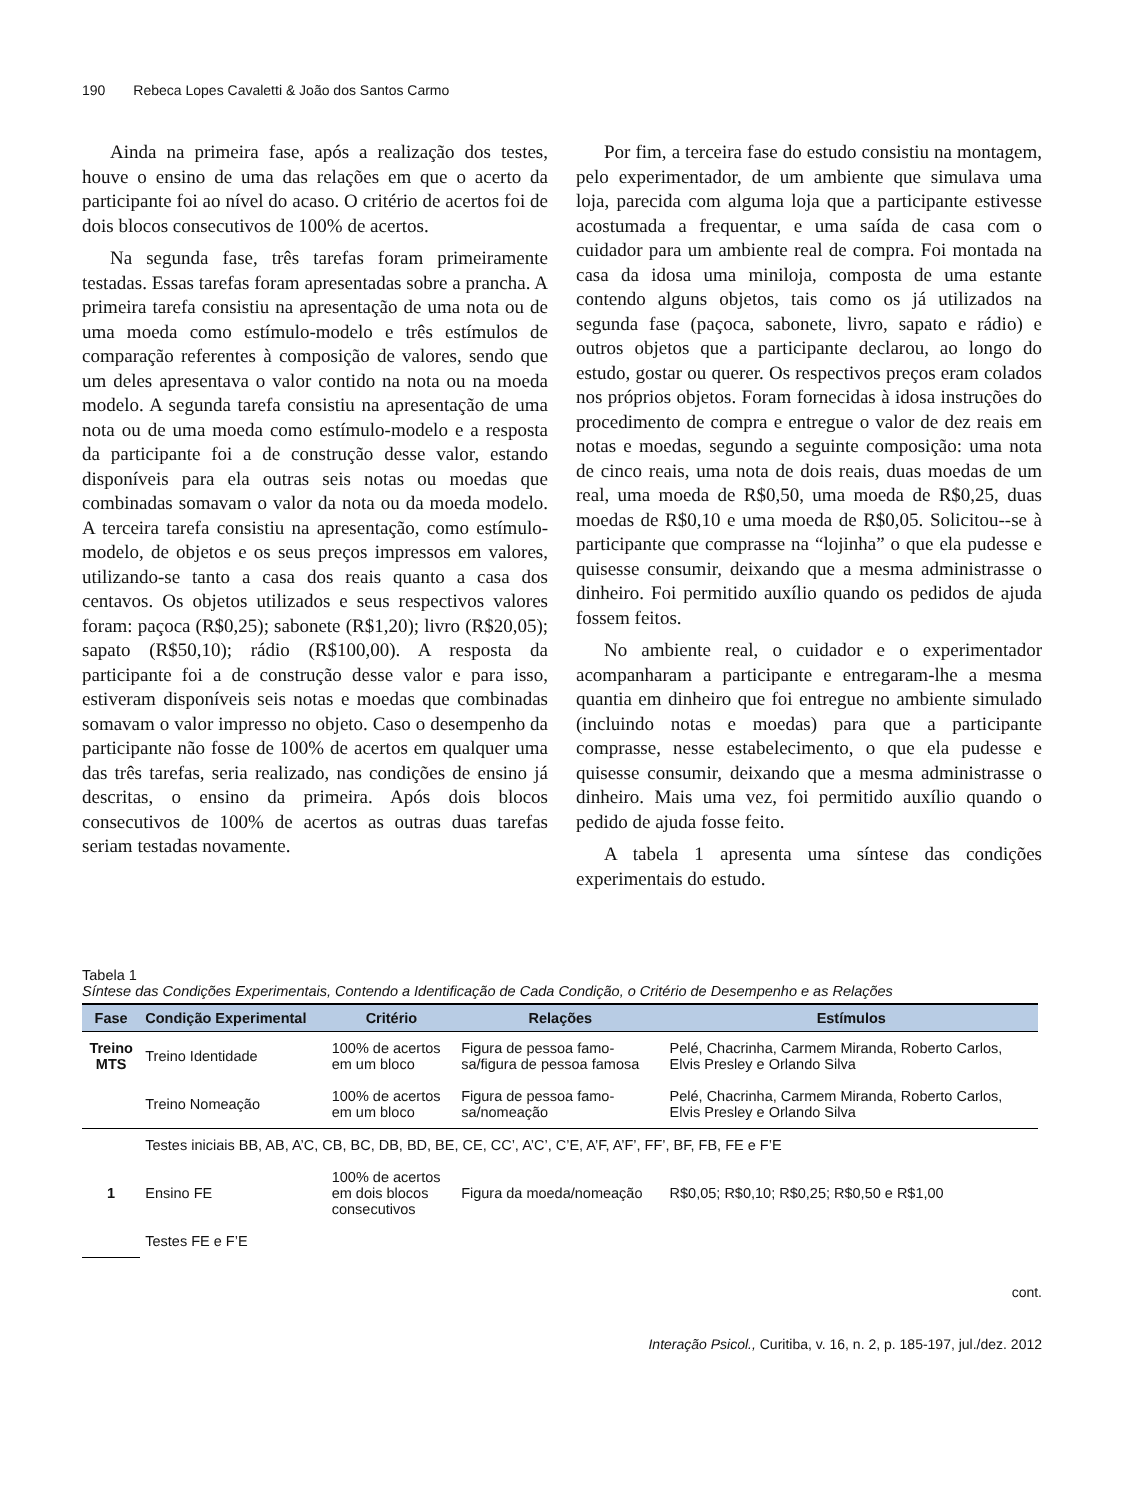190 Rebeca Lopes Cavaletti & João dos Santos Carmo
Ainda na primeira fase, após a realização dos testes, houve o ensino de uma das relações em que o acerto da participante foi ao nível do acaso. O critério de acertos foi de dois blocos consecutivos de 100% de acertos.
Na segunda fase, três tarefas foram primeiramente testadas. Essas tarefas foram apresentadas sobre a prancha. A primeira tarefa consistiu na apresentação de uma nota ou de uma moeda como estímulo-modelo e três estímulos de comparação referentes à composição de valores, sendo que um deles apresentava o valor contido na nota ou na moeda modelo. A segunda tarefa consistiu na apresentação de uma nota ou de uma moeda como estímulo-modelo e a resposta da participante foi a de construção desse valor, estando disponíveis para ela outras seis notas ou moedas que combinadas somavam o valor da nota ou da moeda modelo. A terceira tarefa consistiu na apresentação, como estímulo-modelo, de objetos e os seus preços impressos em valores, utilizando-se tanto a casa dos reais quanto a casa dos centavos. Os objetos utilizados e seus respectivos valores foram: paçoca (R$0,25); sabonete (R$1,20); livro (R$20,05); sapato (R$50,10); rádio (R$100,00). A resposta da participante foi a de construção desse valor e para isso, estiveram disponíveis seis notas e moedas que combinadas somavam o valor impresso no objeto. Caso o desempenho da participante não fosse de 100% de acertos em qualquer uma das três tarefas, seria realizado, nas condições de ensino já descritas, o ensino da primeira. Após dois blocos consecutivos de 100% de acertos as outras duas tarefas seriam testadas novamente.
Por fim, a terceira fase do estudo consistiu na montagem, pelo experimentador, de um ambiente que simulava uma loja, parecida com alguma loja que a participante estivesse acostumada a frequentar, e uma saída de casa com o cuidador para um ambiente real de compra. Foi montada na casa da idosa uma miniloja, composta de uma estante contendo alguns objetos, tais como os já utilizados na segunda fase (paçoca, sabonete, livro, sapato e rádio) e outros objetos que a participante declarou, ao longo do estudo, gostar ou querer. Os respectivos preços eram colados nos próprios objetos. Foram fornecidas à idosa instruções do procedimento de compra e entregue o valor de dez reais em notas e moedas, segundo a seguinte composição: uma nota de cinco reais, uma nota de dois reais, duas moedas de um real, uma moeda de R$0,50, uma moeda de R$0,25, duas moedas de R$0,10 e uma moeda de R$0,05. Solicitou--se à participante que comprasse na “lojinha” o que ela pudesse e quisesse consumir, deixando que a mesma administrasse o dinheiro. Foi permitido auxílio quando os pedidos de ajuda fossem feitos.
No ambiente real, o cuidador e o experimentador acompanharam a participante e entregaram-lhe a mesma quantia em dinheiro que foi entregue no ambiente simulado (incluindo notas e moedas) para que a participante comprasse, nesse estabelecimento, o que ela pudesse e quisesse consumir, deixando que a mesma administrasse o dinheiro. Mais uma vez, foi permitido auxílio quando o pedido de ajuda fosse feito.
A tabela 1 apresenta uma síntese das condições experimentais do estudo.
Tabela 1
Síntese das Condições Experimentais, Contendo a Identificação de Cada Condição, o Critério de Desempenho e as Relações
| Fase | Condição Experimental | Critério | Relações | Estímulos |
| --- | --- | --- | --- | --- |
| Treino MTS | Treino Identidade | 100% de acertos em um bloco | Figura de pessoa famo- sa/figura de pessoa famosa | Pelé, Chacrinha, Carmem Miranda, Roberto Carlos, Elvis Presley e Orlando Silva |
| | Treino Nomeação | 100% de acertos em um bloco | Figura de pessoa famo- sa/nomeação | Pelé, Chacrinha, Carmem Miranda, Roberto Carlos, Elvis Presley e Orlando Silva |
| 1 | Testes iniciais BB, AB, A’C, CB, BC, DB, BD, BE, CE, CC’, A’C’, C’E, A’F, A’F’, FF’, BF, FB, FE e F’E | | | |
| | Ensino FE | 100% de acertos em dois blocos consecutivos | Figura da moeda/nomeação | R$0,05; R$0,10; R$0,25; R$0,50 e R$1,00 |
| | Testes FE e F’E | | | |
cont.
Interação Psicol., Curitiba, v. 16, n. 2, p. 185-197, jul./dez. 2012